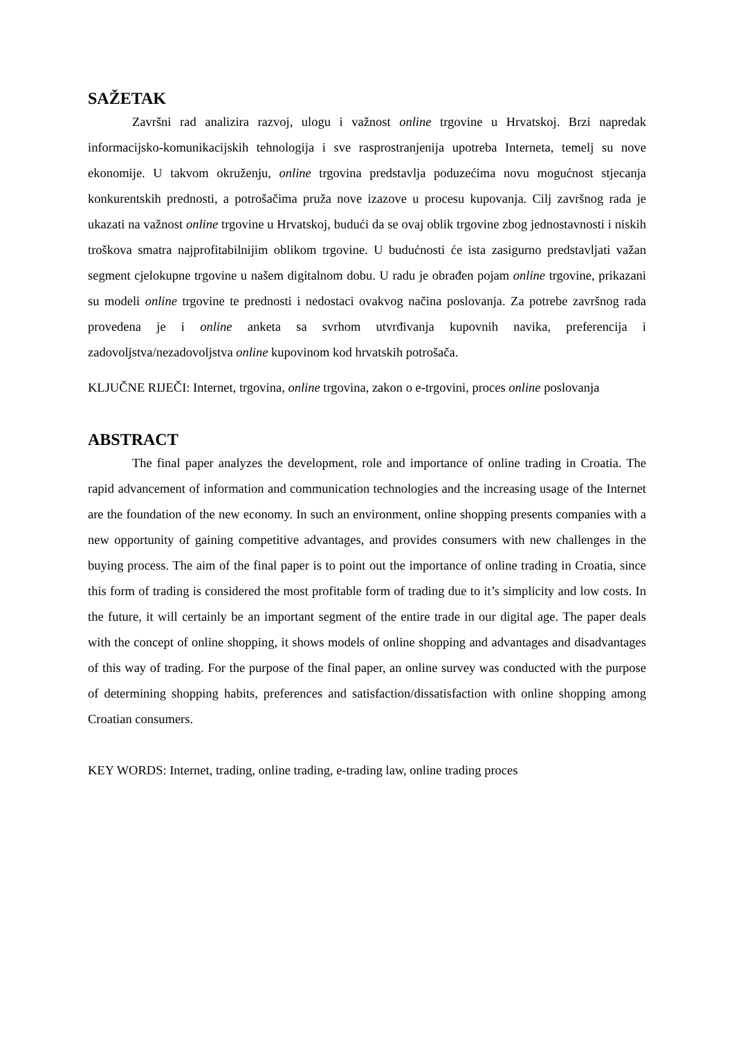SAŽETAK
Završni rad analizira razvoj, ulogu i važnost online trgovine u Hrvatskoj. Brzi napredak informacijsko-komunikacijskih tehnologija i sve rasprostranjenija upotreba Interneta, temelj su nove ekonomije. U takvom okruženju, online trgovina predstavlja poduzećima novu mogućnost stjecanja konkurentskih prednosti, a potrošačima pruža nove izazove u procesu kupovanja. Cilj završnog rada je ukazati na važnost online trgovine u Hrvatskoj, budući da se ovaj oblik trgovine zbog jednostavnosti i niskih troškova smatra najprofitabilnijim oblikom trgovine. U budućnosti će ista zasigurno predstavljati važan segment cjelokupne trgovine u našem digitalnom dobu. U radu je obrađen pojam online trgovine, prikazani su modeli online trgovine te prednosti i nedostaci ovakvog načina poslovanja. Za potrebe završnog rada provedena je i online anketa sa svrhom utvrđivanja kupovnih navika, preferencija i zadovoljstva/nezadovoljstva online kupovinom kod hrvatskih potrošača.
KLJUČNE RIJEČI: Internet, trgovina, online trgovina, zakon o e-trgovini, proces online poslovanja
ABSTRACT
The final paper analyzes the development, role and importance of online trading in Croatia. The rapid advancement of information and communication technologies and the increasing usage of the Internet are the foundation of the new economy. In such an environment, online shopping presents companies with a new opportunity of gaining competitive advantages, and provides consumers with new challenges in the buying process. The aim of the final paper is to point out the importance of online trading in Croatia, since this form of trading is considered the most profitable form of trading due to it’s simplicity and low costs. In the future, it will certainly be an important segment of the entire trade in our digital age. The paper deals with the concept of online shopping, it shows models of online shopping and advantages and disadvantages of this way of trading. For the purpose of the final paper, an online survey was conducted with the purpose of determining shopping habits, preferences and satisfaction/dissatisfaction with online shopping among Croatian consumers.
KEY WORDS: Internet, trading, online trading, e-trading law, online trading proces